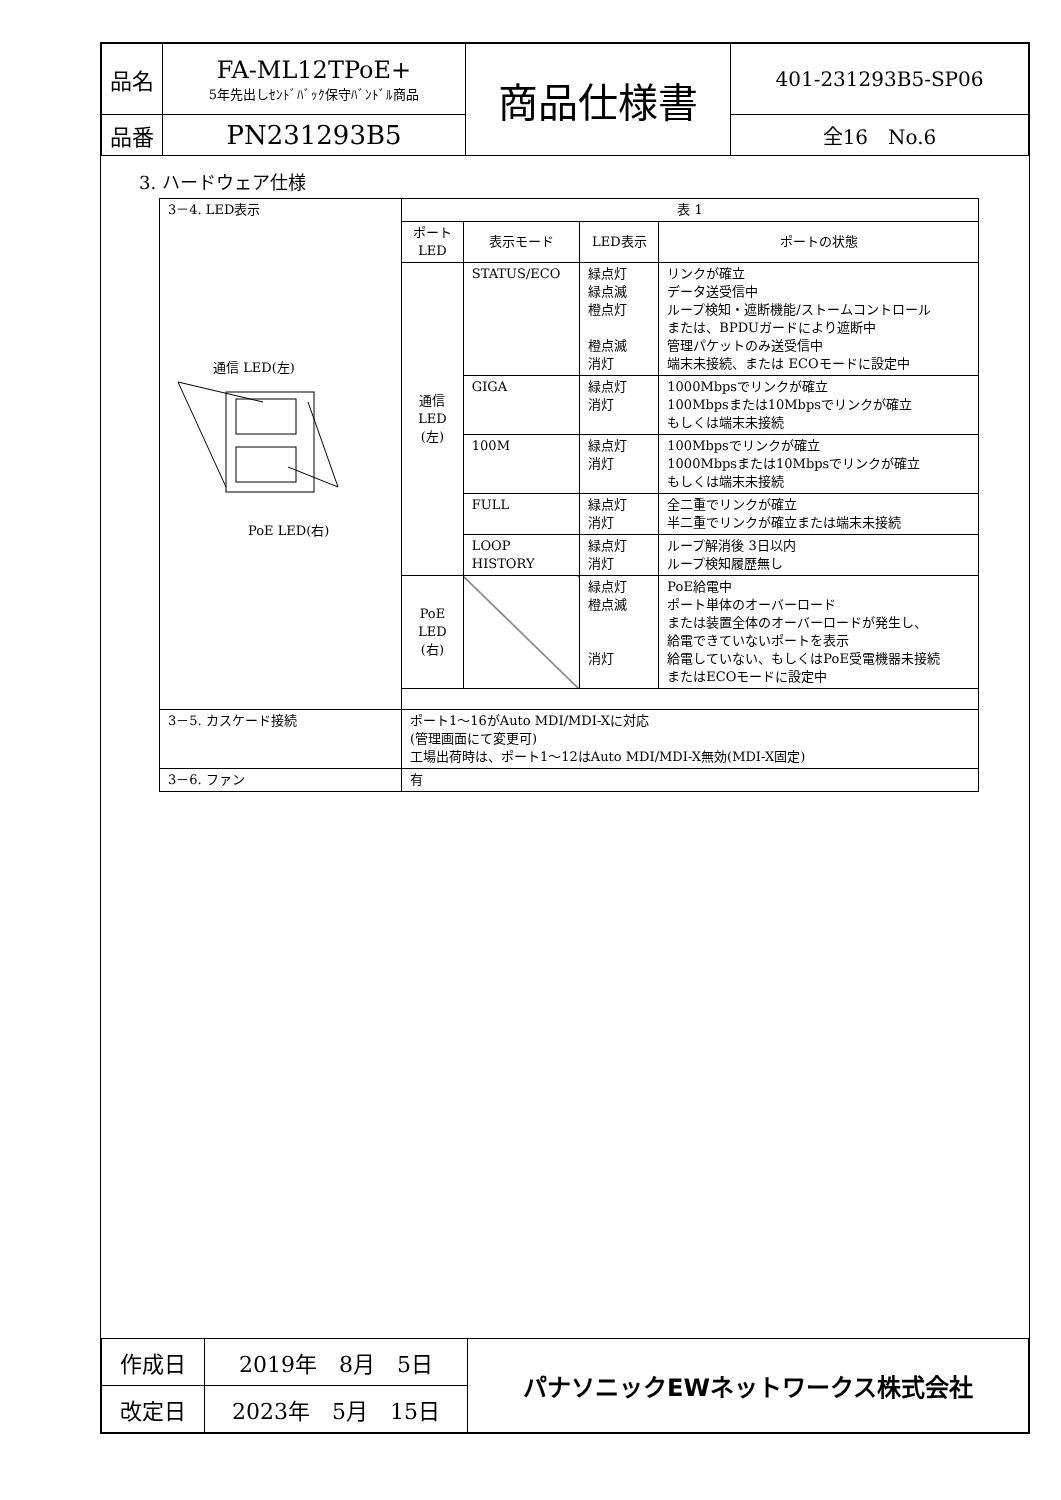| 品名 | FA-ML12TPoE+ 5年先出しｾﾝﾄﾞﾊﾞｯｸ保守ﾊﾞﾝﾄﾞﾙ商品 | 商品仕様書 | 401-231293B5-SP06 |
| 品番 | PN231293B5 | | 全16 No.6 |
3. ハードウェア仕様
| 3－4. LED表示 通信 LED(左) PoE LED(右) | 表 1 | | | |
| | ポート LED | 表示モード | LED表示 | ポートの状態 |
| | 通信 LED (左) | STATUS/ECO | 緑点灯 緑点滅 橙点灯 橙点滅 消灯 | リンクが確立 データ送受信中 ループ検知・遮断機能/ストームコントロール または、BPDUガードにより遮断中 管理パケットのみ送受信中 端末未接続、または ECOモードに設定中 |
| | | GIGA | 緑点灯 消灯 | 1000Mbpsでリンクが確立 100Mbpsまたは10Mbpsでリンクが確立 もしくは端末未接続 |
| | | 100M | 緑点灯 消灯 | 100Mbpsでリンクが確立 1000Mbpsまたは10Mbpsでリンクが確立 もしくは端末未接続 |
| | | FULL | 緑点灯 消灯 | 全二重でリンクが確立 半二重でリンクが確立または端末未接続 |
| | | LOOP HISTORY | 緑点灯 消灯 | ループ解消後 3日以内 ループ検知履歴無し |
| | PoE LED (右) | | 緑点灯 橙点滅 消灯 | PoE給電中 ポート単体のオーバーロード または装置全体のオーバーロードが発生し、 給電できていないポートを表示 給電していない、もしくはPoE受電機器未接続 またはECOモードに設定中 |
| 3－5. カスケード接続 | ポート1～16がAuto MDI/MDI-Xに対応 (管理画面にて変更可) 工場出荷時は、ポート1～12はAuto MDI/MDI-X無効(MDI-X固定) | | | |
| 3－6. ファン | 有 | | | |
| 作成日 | 2019年 8月 5日 | パナソニックEWネットワークス株式会社 |
| 改定日 | 2023年 5月 15日 | |